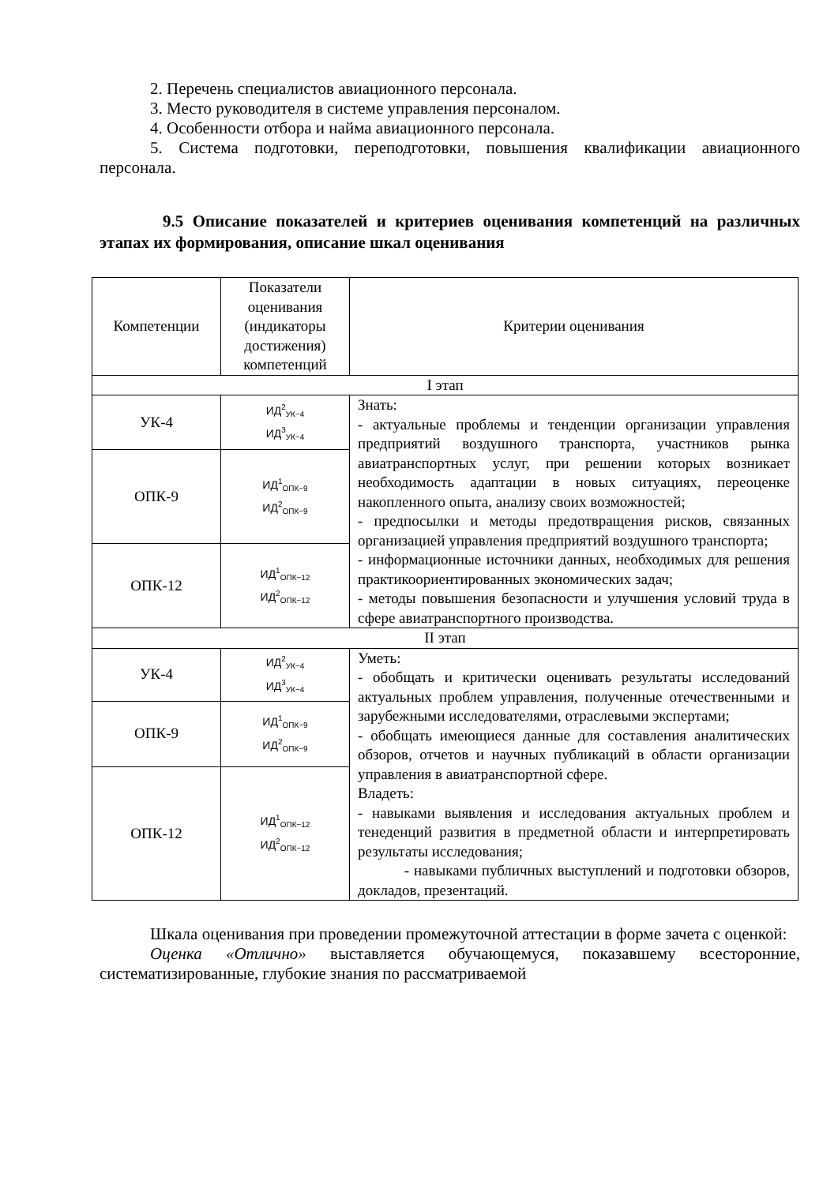2. Перечень специалистов авиационного персонала.
3. Место руководителя в системе управления персоналом.
4. Особенности отбора и найма авиационного персонала.
5. Система подготовки, переподготовки, повышения квалификации авиационного персонала.
9.5 Описание показателей и критериев оценивания компетенций на различных этапах их формирования, описание шкал оценивания
| Компетенции | Показатели оценивания (индикаторы достижения) компетенций | Критерии оценивания |
| --- | --- | --- |
| I этап | | |
| УК-4 | ИД<sup>2</sup><sub>УК−4</sub> ИД<sup>3</sup><sub>УК−4</sub> | Знать: - актуальные проблемы и тенденции организации управления предприятий воздушного транспорта, участников рынка авиатранспортных услуг, при решении которых возникает необходимость адаптации в новых ситуациях, переоценке накопленного опыта, анализу своих возможностей; - предпосылки и методы предотвращения рисков, связанных организацией управления предприятий воздушного транспорта; - информационные источники данных, необходимых для решения практикоориентированных экономических задач; - методы повышения безопасности и улучшения условий труда в сфере авиатранспортного производства. |
| ОПК-9 | ИД<sup>1</sup><sub>ОПК−9</sub> ИД<sup>2</sup><sub>ОПК−9</sub> | |
| ОПК-12 | ИД<sup>1</sup><sub>ОПК−12</sub> ИД<sup>2</sup><sub>ОПК−12</sub> | |
| II этап | | |
| УК-4 | ИД<sup>2</sup><sub>УК−4</sub> ИД<sup>3</sup><sub>УК−4</sub> | Уметь: - обобщать и критически оценивать результаты исследований актуальных проблем управления, полученные отечественными и зарубежными исследователями, отраслевыми экспертами; - обобщать имеющиеся данные для составления аналитических обзоров, отчетов и научных публикаций в области организации управления в авиатранспортной сфере. Владеть: - навыками выявления и исследования актуальных проблем и тенеденций развития в предметной области и интерпретировать результаты исследования; - навыками публичных выступлений и подготовки обзоров, докладов, презентаций. |
| ОПК-9 | ИД<sup>1</sup><sub>ОПК−9</sub> ИД<sup>2</sup><sub>ОПК−9</sub> | |
| ОПК-12 | ИД<sup>1</sup><sub>ОПК−12</sub> ИД<sup>2</sup><sub>ОПК−12</sub> | |
Шкала оценивания при проведении промежуточной аттестации в форме зачета с оценкой:
Оценка «Отлично» выставляется обучающемуся, показавшему всесторонние, систематизированные, глубокие знания по рассматриваемой